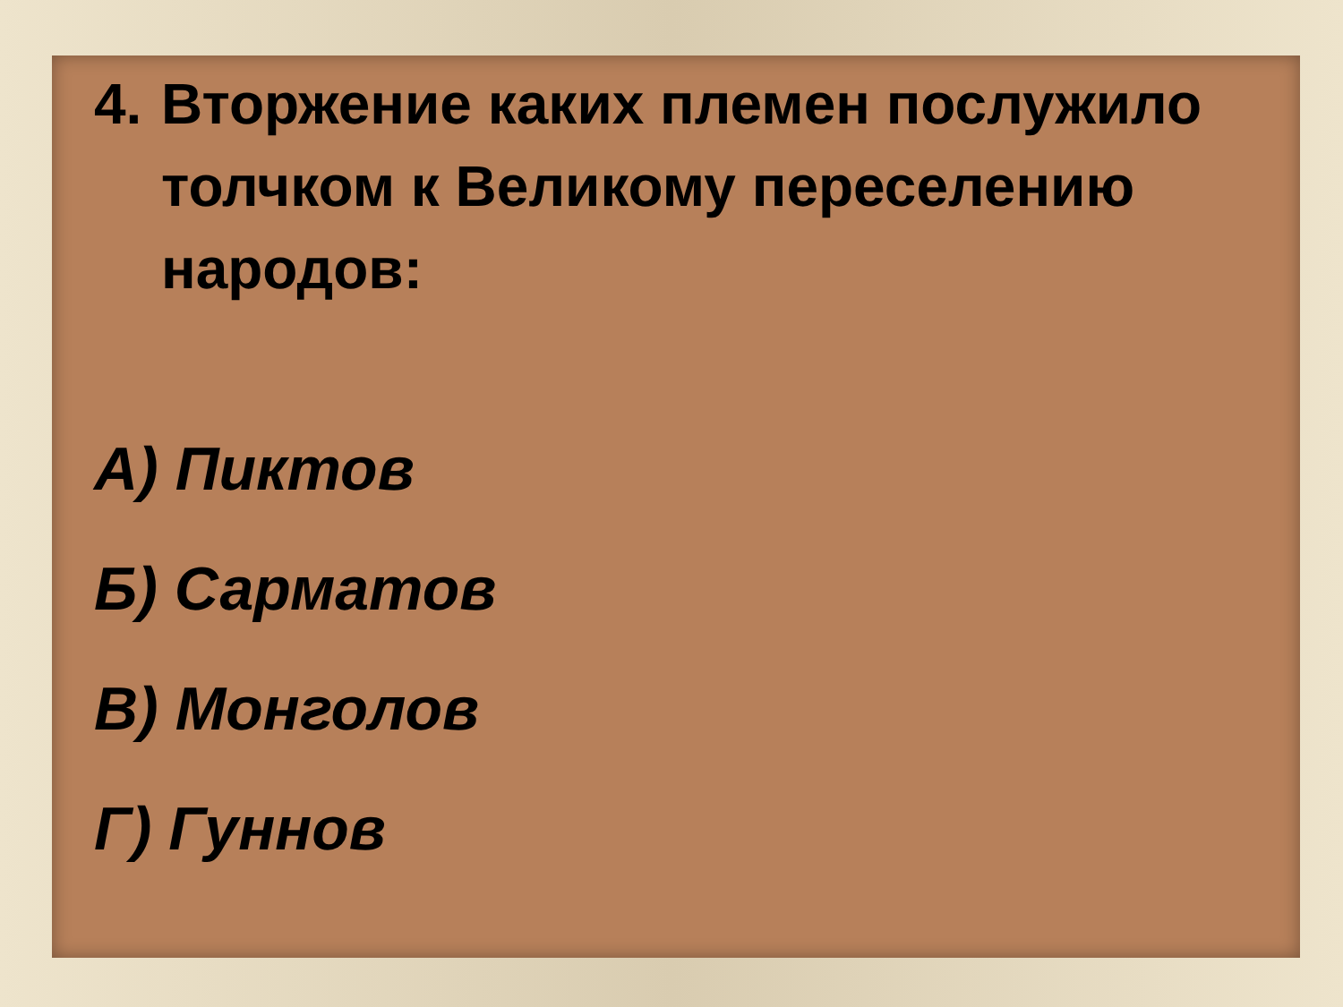4. Вторжение каких племен послужило толчком к Великому переселению народов:
А) Пиктов
Б) Сарматов
В) Монголов
Г) Гуннов